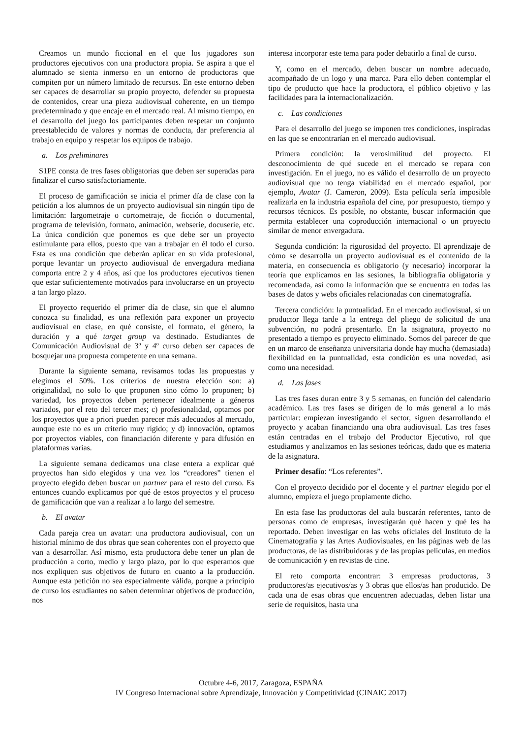Creamos un mundo ficcional en el que los jugadores son productores ejecutivos con una productora propia. Se aspira a que el alumnado se sienta inmerso en un entorno de productoras que compiten por un número limitado de recursos. En este entorno deben ser capaces de desarrollar su propio proyecto, defender su propuesta de contenidos, crear una pieza audiovisual coherente, en un tiempo predeterminado y que encaje en el mercado real. Al mismo tiempo, en el desarrollo del juego los participantes deben respetar un conjunto preestablecido de valores y normas de conducta, dar preferencia al trabajo en equipo y respetar los equipos de trabajo.
a. Los preliminares
S1PE consta de tres fases obligatorias que deben ser superadas para finalizar el curso satisfactoriamente.
El proceso de gamificación se inicia el primer día de clase con la petición a los alumnos de un proyecto audiovisual sin ningún tipo de limitación: largometraje o cortometraje, de ficción o documental, programa de televisión, formato, animación, webserie, docuserie, etc. La única condición que ponemos es que debe ser un proyecto estimulante para ellos, puesto que van a trabajar en él todo el curso. Esta es una condición que deberán aplicar en su vida profesional, porque levantar un proyecto audiovisual de envergadura mediana comporta entre 2 y 4 años, así que los productores ejecutivos tienen que estar suficientemente motivados para involucrarse en un proyecto a tan largo plazo.
El proyecto requerido el primer día de clase, sin que el alumno conozca su finalidad, es una reflexión para exponer un proyecto audiovisual en clase, en qué consiste, el formato, el género, la duración y a qué target group va destinado. Estudiantes de Comunicación Audiovisual de 3º y 4º curso deben ser capaces de bosquejar una propuesta competente en una semana.
Durante la siguiente semana, revisamos todas las propuestas y elegimos el 50%. Los criterios de nuestra elección son: a) originalidad, no solo lo que proponen sino cómo lo proponen; b) variedad, los proyectos deben pertenecer idealmente a géneros variados, por el reto del tercer mes; c) profesionalidad, optamos por los proyectos que a priori pueden parecer más adecuados al mercado, aunque este no es un criterio muy rígido; y d) innovación, optamos por proyectos viables, con financiación diferente y para difusión en plataformas varias.
La siguiente semana dedicamos una clase entera a explicar qué proyectos han sido elegidos y una vez los “creadores” tienen el proyecto elegido deben buscar un partner para el resto del curso. Es entonces cuando explicamos por qué de estos proyectos y el proceso de gamificación que van a realizar a lo largo del semestre.
b. El avatar
Cada pareja crea un avatar: una productora audiovisual, con un historial mínimo de dos obras que sean coherentes con el proyecto que van a desarrollar. Así mismo, esta productora debe tener un plan de producción a corto, medio y largo plazo, por lo que esperamos que nos expliquen sus objetivos de futuro en cuanto a la producción. Aunque esta petición no sea especialmente válida, porque a principio de curso los estudiantes no saben determinar objetivos de producción, nos
interesa incorporar este tema para poder debatirlo a final de curso.
Y, como en el mercado, deben buscar un nombre adecuado, acompañado de un logo y una marca. Para ello deben contemplar el tipo de producto que hace la productora, el público objetivo y las facilidades para la internacionalización.
c. Las condiciones
Para el desarrollo del juego se imponen tres condiciones, inspiradas en las que se encontrarían en el mercado audiovisual.
Primera condición: la verosimilitud del proyecto. El desconocimiento de qué sucede en el mercado se repara con investigación. En el juego, no es válido el desarrollo de un proyecto audiovisual que no tenga viabilidad en el mercado español, por ejemplo, Avatar (J. Cameron, 2009). Esta película sería imposible realizarla en la industria española del cine, por presupuesto, tiempo y recursos técnicos. Es posible, no obstante, buscar información que permita establecer una coproducción internacional o un proyecto similar de menor envergadura.
Segunda condición: la rigurosidad del proyecto. El aprendizaje de cómo se desarrolla un proyecto audiovisual es el contenido de la materia, en consecuencia es obligatorio (y necesario) incorporar la teoría que explicamos en las sesiones, la bibliografía obligatoria y recomendada, así como la información que se encuentra en todas las bases de datos y webs oficiales relacionadas con cinematografía.
Tercera condición: la puntualidad. En el mercado audiovisual, si un productor llega tarde a la entrega del pliego de solicitud de una subvención, no podrá presentarlo. En la asignatura, proyecto no presentado a tiempo es proyecto eliminado. Somos del parecer de que en un marco de enseñanza universitaria donde hay mucha (demasiada) flexibilidad en la puntualidad, esta condición es una novedad, así como una necesidad.
d. Las fases
Las tres fases duran entre 3 y 5 semanas, en función del calendario académico. Las tres fases se dirigen de lo más general a lo más particular: empiezan investigando el sector, siguen desarrollando el proyecto y acaban financiando una obra audiovisual. Las tres fases están centradas en el trabajo del Productor Ejecutivo, rol que estudiamos y analizamos en las sesiones teóricas, dado que es materia de la asignatura.
Primer desafío: “Los referentes”.
Con el proyecto decidido por el docente y el partner elegido por el alumno, empieza el juego propiamente dicho.
En esta fase las productoras del aula buscarán referentes, tanto de personas como de empresas, investigarán qué hacen y qué les ha reportado. Deben investigar en las webs oficiales del Instituto de la Cinematografía y las Artes Audiovisuales, en las páginas web de las productoras, de las distribuidoras y de las propias películas, en medios de comunicación y en revistas de cine.
El reto comporta encontrar: 3 empresas productoras, 3 productores/as ejecutivos/as y 3 obras que ellos/as han producido. De cada una de esas obras que encuentren adecuadas, deben listar una serie de requisitos, hasta una
Octubre 4-6, 2017, Zaragoza, ESPAÑA
IV Congreso Internacional sobre Aprendizaje, Innovación y Competitividad (CINAIC 2017)